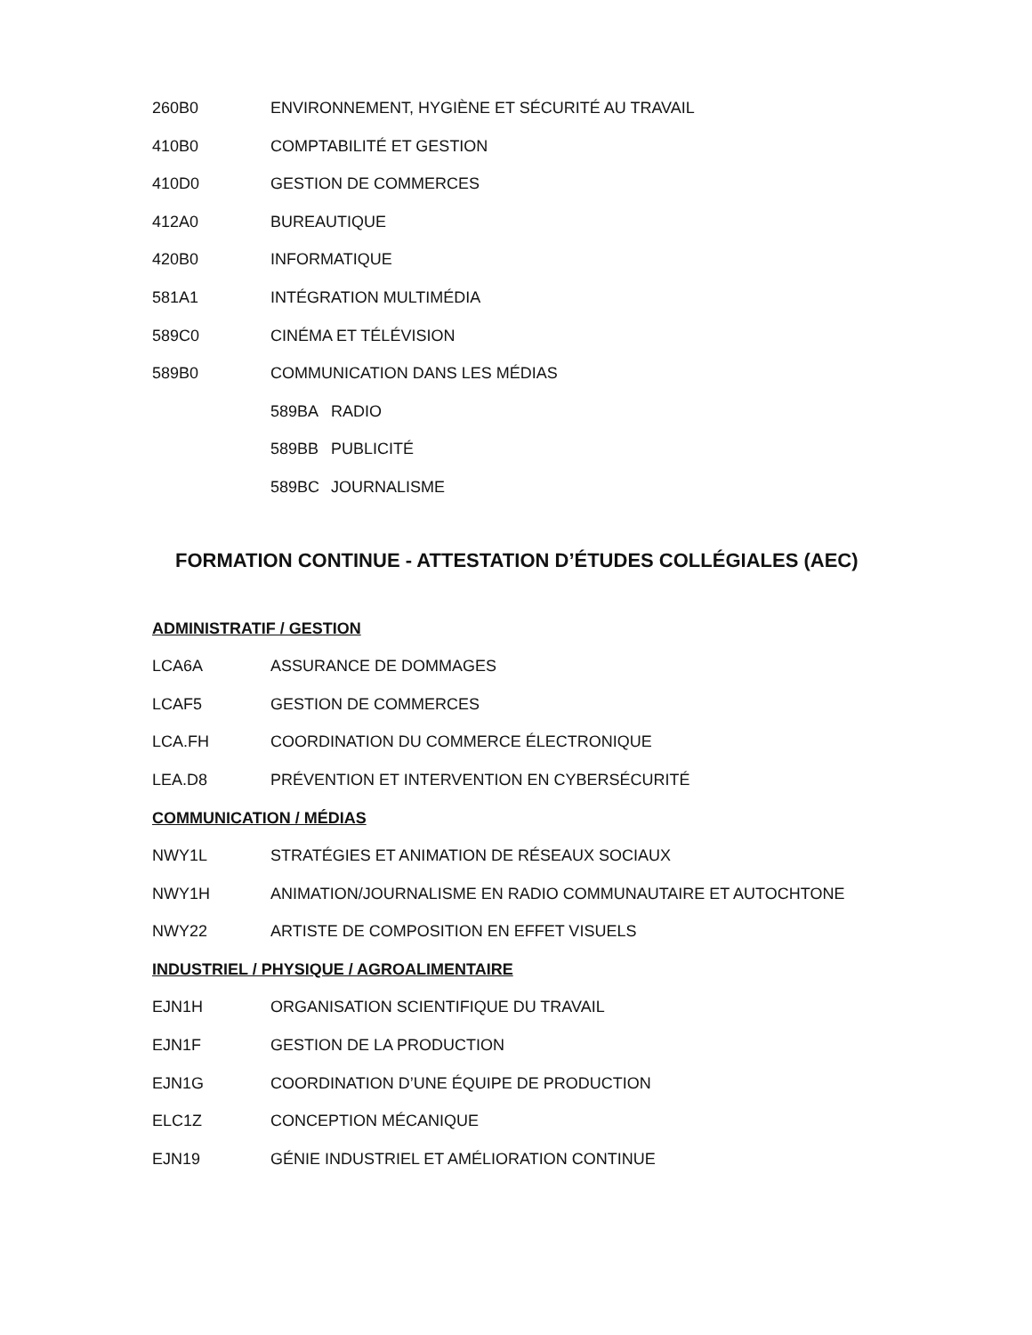260B0 ENVIRONNEMENT, HYGIÈNE ET SÉCURITÉ AU TRAVAIL
410B0 COMPTABILITÉ ET GESTION
410D0 GESTION DE COMMERCES
412A0 BUREAUTIQUE
420B0 INFORMATIQUE
581A1 INTÉGRATION MULTIMÉDIA
589C0 CINÉMA ET TÉLÉVISION
589B0 COMMUNICATION DANS LES MÉDIAS
589BA RADIO
589BB PUBLICITÉ
589BC JOURNALISME
FORMATION CONTINUE - ATTESTATION D’ÉTUDES COLLÉGIALES (AEC)
ADMINISTRATIF / GESTION
LCA6A ASSURANCE DE DOMMAGES
LCAF5 GESTION DE COMMERCES
LCA.FH COORDINATION DU COMMERCE ÉLECTRONIQUE
LEA.D8 PRÉVENTION ET INTERVENTION EN CYBERSÉCURITÉ
COMMUNICATION / MÉDIAS
NWY1L STRATÉGIES ET ANIMATION DE RÉSEAUX SOCIAUX
NWY1H ANIMATION/JOURNALISME EN RADIO COMMUNAUTAIRE ET AUTOCHTONE
NWY22 ARTISTE DE COMPOSITION EN EFFET VISUELS
INDUSTRIEL / PHYSIQUE / AGROALIMENTAIRE
EJN1H ORGANISATION SCIENTIFIQUE DU TRAVAIL
EJN1F GESTION DE LA PRODUCTION
EJN1G COORDINATION D’UNE ÉQUIPE DE PRODUCTION
ELC1Z CONCEPTION MÉCANIQUE
EJN19 GÉNIE INDUSTRIEL ET AMÉLIORATION CONTINUE